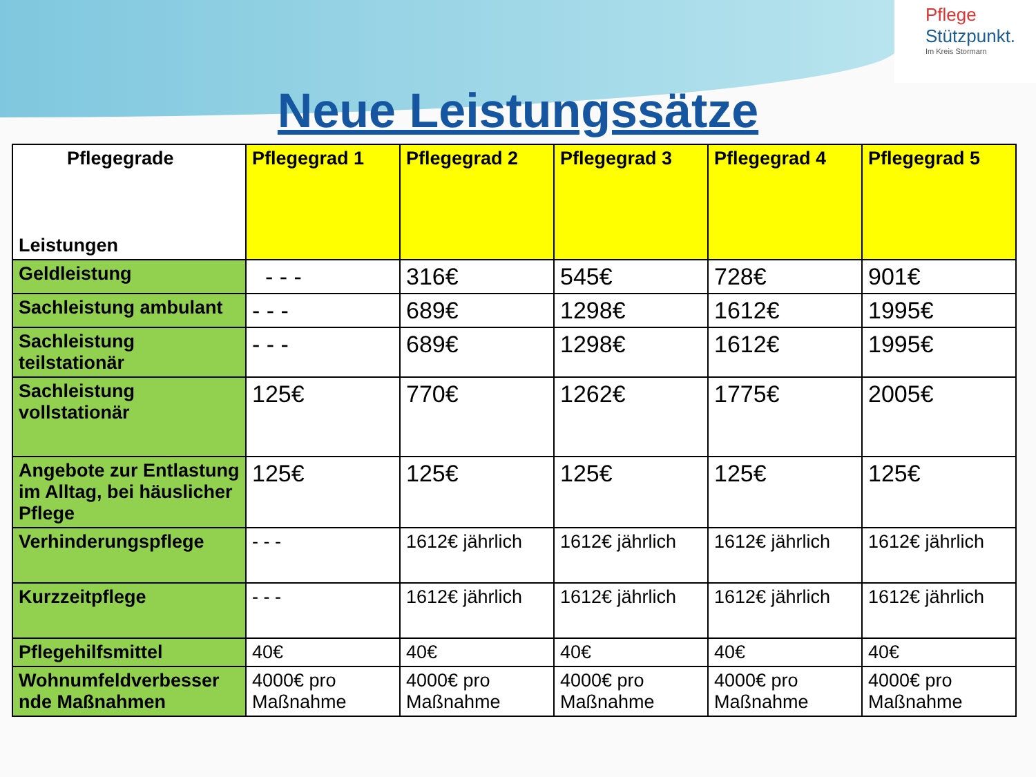Pflege
Stützpunkt.
Im Kreis Stormarn
Neue Leistungssätze
| Pflegegrade Leistungen | Pflegegrad 1 | Pflegegrad 2 | Pflegegrad 3 | Pflegegrad 4 | Pflegegrad 5 |
| --- | --- | --- | --- | --- | --- |
| Geldleistung | - - - | 316€ | 545€ | 728€ | 901€ |
| Sachleistung ambulant | - - - | 689€ | 1298€ | 1612€ | 1995€ |
| Sachleistung teilstationär | - - - | 689€ | 1298€ | 1612€ | 1995€ |
| Sachleistung vollstationär | 125€ | 770€ | 1262€ | 1775€ | 2005€ |
| Angebote zur Entlastung im Alltag, bei häuslicher Pflege | 125€ | 125€ | 125€ | 125€ | 125€ |
| Verhinderungspflege | - - - | 1612€ jährlich | 1612€ jährlich | 1612€ jährlich | 1612€ jährlich |
| Kurzzeitpflege | - - - | 1612€ jährlich | 1612€ jährlich | 1612€ jährlich | 1612€ jährlich |
| Pflegehilfsmittel | 40€ | 40€ | 40€ | 40€ | 40€ |
| Wohnumfeldverbesser nde Maßnahmen | 4000€ pro Maßnahme | 4000€ pro Maßnahme | 4000€ pro Maßnahme | 4000€ pro Maßnahme | 4000€ pro Maßnahme |